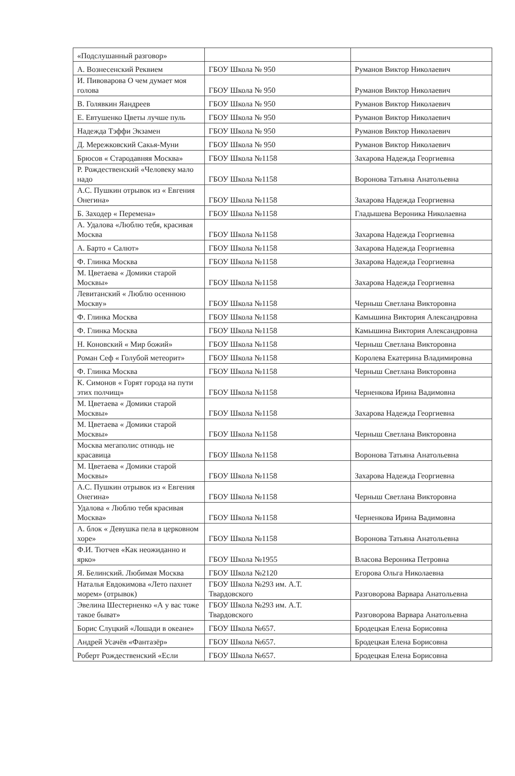| «Подслушанный разговор» | | |
| А. Вознесенский Реквием | ГБОУ Школа № 950 | Руманов Виктор Николаевич |
| И. Пивоварова О чем думает моя голова | ГБОУ Школа № 950 | Руманов Виктор Николаевич |
| В. Голявкин Яандреев | ГБОУ Школа № 950 | Руманов Виктор Николаевич |
| Е. Евтушенко Цветы лучше пуль | ГБОУ Школа № 950 | Руманов Виктор Николаевич |
| Надежда Тэффи Экзамен | ГБОУ Школа № 950 | Руманов Виктор Николаевич |
| Д. Мережковский Сакья-Муни | ГБОУ Школа № 950 | Руманов Виктор Николаевич |
| Брюсов « Стародавняя Москва» | ГБОУ Школа №1158 | Захарова Надежда Георгиевна |
| Р. Рождественский «Человеку мало надо | ГБОУ Школа №1158 | Воронова Татьяна Анатольевна |
| А.С. Пушкин отрывок из « Евгения Онегина» | ГБОУ Школа №1158 | Захарова Надежда Георгиевна |
| Б. Заходер « Перемена» | ГБОУ Школа №1158 | Гладышева Вероника Николаевна |
| А. Удалова «Люблю тебя, красивая Москва | ГБОУ Школа №1158 | Захарова Надежда Георгиевна |
| А. Барто « Салют» | ГБОУ Школа №1158 | Захарова Надежда Георгиевна |
| Ф. Глинка Москва | ГБОУ Школа №1158 | Захарова Надежда Георгиевна |
| М. Цветаева « Домики старой Москвы» | ГБОУ Школа №1158 | Захарова Надежда Георгиевна |
| Левитанский « Люблю осеннюю Москву» | ГБОУ Школа №1158 | Черныш Светлана Викторовна |
| Ф. Глинка Москва | ГБОУ Школа №1158 | Камышина Виктория Александровна |
| Ф. Глинка Москва | ГБОУ Школа №1158 | Камышина Виктория Александровна |
| Н. Коновский « Мир божий» | ГБОУ Школа №1158 | Черныш Светлана Викторовна |
| Роман Сеф « Голубой метеорит» | ГБОУ Школа №1158 | Королева Екатерина Владимировна |
| Ф. Глинка Москва | ГБОУ Школа №1158 | Черныш Светлана Викторовна |
| К. Симонов « Горят города на пути этих полчищ» | ГБОУ Школа №1158 | Черненкова Ирина Вадимовна |
| М. Цветаева « Домики старой Москвы» | ГБОУ Школа №1158 | Захарова Надежда Георгиевна |
| М. Цветаева « Домики старой Москвы» | ГБОУ Школа №1158 | Черныш Светлана Викторовна |
| Москва мегаполис отнюдь не красавица | ГБОУ Школа №1158 | Воронова Татьяна Анатольевна |
| М. Цветаева « Домики старой Москвы» | ГБОУ Школа №1158 | Захарова Надежда Георгиевна |
| А.С. Пушкин отрывок из « Евгения Онегина» | ГБОУ Школа №1158 | Черныш Светлана Викторовна |
| Удалова « Люблю тебя красивая Москва» | ГБОУ Школа №1158 | Черненкова Ирина Вадимовна |
| А. блок « Девушка пела в церковном хоре» | ГБОУ Школа №1158 | Воронова Татьяна Анатольевна |
| Ф.И. Тютчев «Как неожиданно и ярко» | ГБОУ Школа №1955 | Власова Вероника Петровна |
| Я. Белинский. Любимая Москва | ГБОУ Школа №2120 | Егорова Ольга Николаевна |
| Наталья Евдокимова «Лето пахнет морем» (отрывок) | ГБОУ Школа №293 им. А.Т. Твардовского | Разговорова Варвара Анатольевна |
| Эвелина Шестерненко «А у вас тоже такое быват» | ГБОУ Школа №293 им. А.Т. Твардовского | Разговорова Варвара Анатольевна |
| Борис Слуцкий «Лошади в океане» | ГБОУ Школа №657. | Бродецкая Елена Борисовна |
| Андрей Усачёв «Фантазёр» | ГБОУ Школа №657. | Бродецкая Елена Борисовна |
| Роберт Рождественский «Если | ГБОУ Школа №657. | Бродецкая Елена Борисовна |